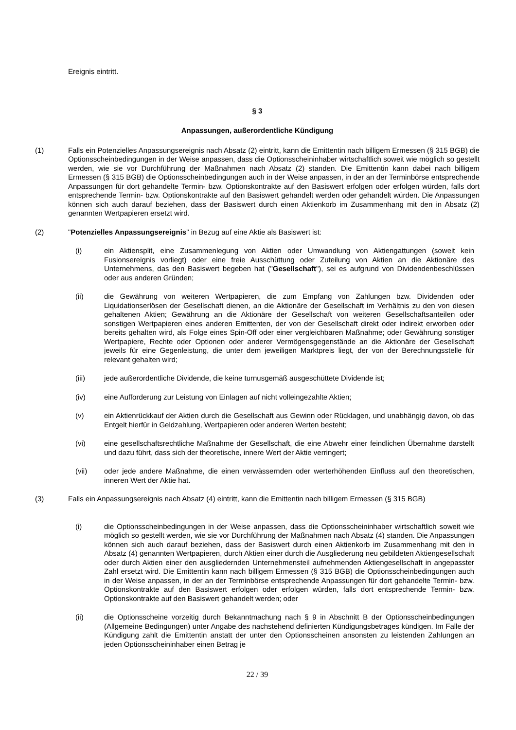Ereignis eintritt.
§ 3
Anpassungen, außerordentliche Kündigung
(1) Falls ein Potenzielles Anpassungsereignis nach Absatz (2) eintritt, kann die Emittentin nach billigem Ermessen (§ 315 BGB) die Optionsscheinbedingungen in der Weise anpassen, dass die Optionsscheininhaber wirtschaftlich soweit wie möglich so gestellt werden, wie sie vor Durchführung der Maßnahmen nach Absatz (2) standen. Die Emittentin kann dabei nach billigem Ermessen (§ 315 BGB) die Optionsscheinbedingungen auch in der Weise anpassen, in der an der Terminbörse entsprechende Anpassungen für dort gehandelte Termin- bzw. Optionskontrakte auf den Basiswert erfolgen oder erfolgen würden, falls dort entsprechende Termin- bzw. Optionskontrakte auf den Basiswert gehandelt werden oder gehandelt würden. Die Anpassungen können sich auch darauf beziehen, dass der Basiswert durch einen Aktienkorb im Zusammenhang mit den in Absatz (2) genannten Wertpapieren ersetzt wird.
(2) "Potenzielles Anpassungsereignis" in Bezug auf eine Aktie als Basiswert ist:
(i) ein Aktiensplit, eine Zusammenlegung von Aktien oder Umwandlung von Aktiengattungen (soweit kein Fusionsereignis vorliegt) oder eine freie Ausschüttung oder Zuteilung von Aktien an die Aktionäre des Unternehmens, das den Basiswert begeben hat ("Gesellschaft"), sei es aufgrund von Dividendenbeschlüssen oder aus anderen Gründen;
(ii) die Gewährung von weiteren Wertpapieren, die zum Empfang von Zahlungen bzw. Dividenden oder Liquidationserlösen der Gesellschaft dienen, an die Aktionäre der Gesellschaft im Verhältnis zu den von diesen gehaltenen Aktien; Gewährung an die Aktionäre der Gesellschaft von weiteren Gesellschaftsanteilen oder sonstigen Wertpapieren eines anderen Emittenten, der von der Gesellschaft direkt oder indirekt erworben oder bereits gehalten wird, als Folge eines Spin-Off oder einer vergleichbaren Maßnahme; oder Gewährung sonstiger Wertpapiere, Rechte oder Optionen oder anderer Vermögensgegenstände an die Aktionäre der Gesellschaft jeweils für eine Gegenleistung, die unter dem jeweiligen Marktpreis liegt, der von der Berechnungsstelle für relevant gehalten wird;
(iii) jede außerordentliche Dividende, die keine turnusgemäß ausgeschüttete Dividende ist;
(iv) eine Aufforderung zur Leistung von Einlagen auf nicht volleingezahlte Aktien;
(v) ein Aktienrückkauf der Aktien durch die Gesellschaft aus Gewinn oder Rücklagen, und unabhängig davon, ob das Entgelt hierfür in Geldzahlung, Wertpapieren oder anderen Werten besteht;
(vi) eine gesellschaftsrechtliche Maßnahme der Gesellschaft, die eine Abwehr einer feindlichen Übernahme darstellt und dazu führt, dass sich der theoretische, innere Wert der Aktie verringert;
(vii) oder jede andere Maßnahme, die einen verwässernden oder werterhöhenden Einfluss auf den theoretischen, inneren Wert der Aktie hat.
(3) Falls ein Anpassungsereignis nach Absatz (4) eintritt, kann die Emittentin nach billigem Ermessen (§ 315 BGB)
(i) die Optionsscheinbedingungen in der Weise anpassen, dass die Optionsscheininhaber wirtschaftlich soweit wie möglich so gestellt werden, wie sie vor Durchführung der Maßnahmen nach Absatz (4) standen. Die Anpassungen können sich auch darauf beziehen, dass der Basiswert durch einen Aktienkorb im Zusammenhang mit den in Absatz (4) genannten Wertpapieren, durch Aktien einer durch die Ausgliederung neu gebildeten Aktiengesellschaft oder durch Aktien einer den ausgliedernden Unternehmensteil aufnehmenden Aktiengesellschaft in angepasster Zahl ersetzt wird. Die Emittentin kann nach billigem Ermessen (§ 315 BGB) die Optionsscheinbedingungen auch in der Weise anpassen, in der an der Terminbörse entsprechende Anpassungen für dort gehandelte Termin- bzw. Optionskontrakte auf den Basiswert erfolgen oder erfolgen würden, falls dort entsprechende Termin- bzw. Optionskontrakte auf den Basiswert gehandelt werden; oder
(ii) die Optionsscheine vorzeitig durch Bekanntmachung nach § 9 in Abschnitt B der Optionsscheinbedingungen (Allgemeine Bedingungen) unter Angabe des nachstehend definierten Kündigungsbetrages kündigen. Im Falle der Kündigung zahlt die Emittentin anstatt der unter den Optionsscheinen ansonsten zu leistenden Zahlungen an jeden Optionsscheininhaber einen Betrag je
22 / 39